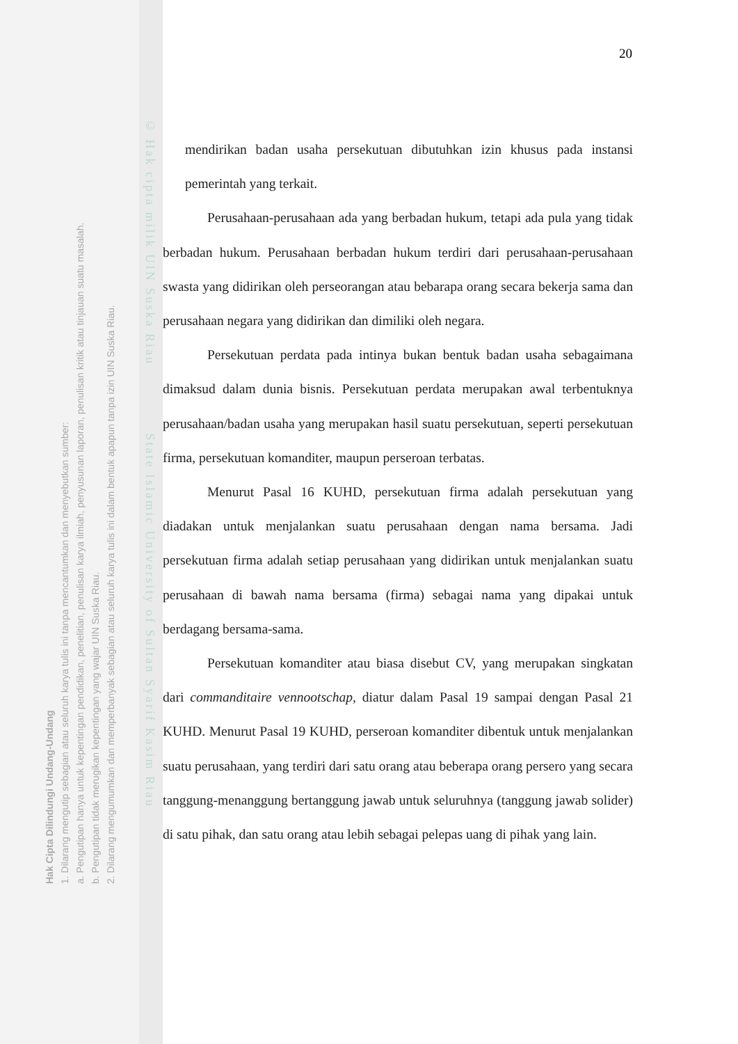Hak Cipta Dilindungi Undang-Undang
1. Dilarang mengutip sebagian atau seluruh karya tulis ini tanpa mencantumkan dan menyebutkan sumber:
a. Pengutipan hanya untuk kepentingan pendidikan, penelitian, penulisan karya ilmiah, penyusunan laporan, penulisan kritik atau tinjauan suatu masalah.
b. Pengutipan tidak merugikan kepentingan yang wajar UIN Suska Riau.
2. Dilarang mengumumkan dan memperbanyak sebagian atau seluruh karya tulis ini dalam bentuk apapun tanpa izin UIN Suska Riau.
© Hak cipta milik UIN Suska Riau State Islamic University of Sultan Syarif Kasim Riau
20
mendirikan badan usaha persekutuan dibutuhkan izin khusus pada instansi pemerintah yang terkait.
Perusahaan-perusahaan ada yang berbadan hukum, tetapi ada pula yang tidak berbadan hukum. Perusahaan berbadan hukum terdiri dari perusahaan-perusahaan swasta yang didirikan oleh perseorangan atau bebarapa orang secara bekerja sama dan perusahaan negara yang didirikan dan dimiliki oleh negara.
Persekutuan perdata pada intinya bukan bentuk badan usaha sebagaimana dimaksud dalam dunia bisnis. Persekutuan perdata merupakan awal terbentuknya perusahaan/badan usaha yang merupakan hasil suatu persekutuan, seperti persekutuan firma, persekutuan komanditer, maupun perseroan terbatas.
Menurut Pasal 16 KUHD, persekutuan firma adalah persekutuan yang diadakan untuk menjalankan suatu perusahaan dengan nama bersama. Jadi persekutuan firma adalah setiap perusahaan yang didirikan untuk menjalankan suatu perusahaan di bawah nama bersama (firma) sebagai nama yang dipakai untuk berdagang bersama-sama.
Persekutuan komanditer atau biasa disebut CV, yang merupakan singkatan dari commanditaire vennootschap, diatur dalam Pasal 19 sampai dengan Pasal 21 KUHD. Menurut Pasal 19 KUHD, perseroan komanditer dibentuk untuk menjalankan suatu perusahaan, yang terdiri dari satu orang atau beberapa orang persero yang secara tanggung-menanggung bertanggung jawab untuk seluruhnya (tanggung jawab solider) di satu pihak, dan satu orang atau lebih sebagai pelepas uang di pihak yang lain.